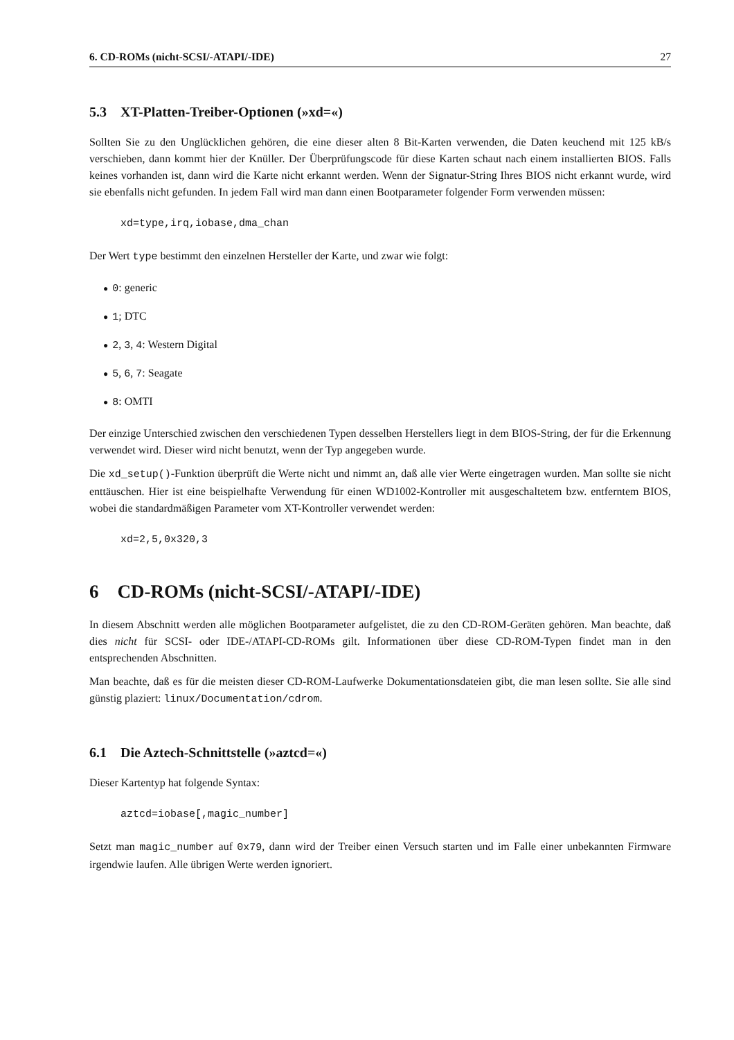6. CD-ROMs (nicht-SCSI/-ATAPI/-IDE) 27
5.3 XT-Platten-Treiber-Optionen (»xd=«)
Sollten Sie zu den Unglücklichen gehören, die eine dieser alten 8 Bit-Karten verwenden, die Daten keuchend mit 125 kB/s verschieben, dann kommt hier der Knüller. Der Überprüfungscode für diese Karten schaut nach einem installierten BIOS. Falls keines vorhanden ist, dann wird die Karte nicht erkannt werden. Wenn der Signatur-String Ihres BIOS nicht erkannt wurde, wird sie ebenfalls nicht gefunden. In jedem Fall wird man dann einen Bootparameter folgender Form verwenden müssen:
xd=type,irq,iobase,dma_chan
Der Wert type bestimmt den einzelnen Hersteller der Karte, und zwar wie folgt:
● 0: generic
● 1; DTC
● 2, 3, 4: Western Digital
● 5, 6, 7: Seagate
● 8: OMTI
Der einzige Unterschied zwischen den verschiedenen Typen desselben Herstellers liegt in dem BIOS-String, der für die Erkennung verwendet wird. Dieser wird nicht benutzt, wenn der Typ angegeben wurde.
Die xd_setup()-Funktion überprüft die Werte nicht und nimmt an, daß alle vier Werte eingetragen wurden. Man sollte sie nicht enttäuschen. Hier ist eine beispielhafte Verwendung für einen WD1002-Kontroller mit ausgeschaltetem bzw. entferntem BIOS, wobei die standardmäßigen Parameter vom XT-Kontroller verwendet werden:
xd=2,5,0x320,3
6 CD-ROMs (nicht-SCSI/-ATAPI/-IDE)
In diesem Abschnitt werden alle möglichen Bootparameter aufgelistet, die zu den CD-ROM-Geräten gehören. Man beachte, daß dies nicht für SCSI- oder IDE-/ATAPI-CD-ROMs gilt. Informationen über diese CD-ROM-Typen findet man in den entsprechenden Abschnitten.
Man beachte, daß es für die meisten dieser CD-ROM-Laufwerke Dokumentationsdateien gibt, die man lesen sollte. Sie alle sind günstig plaziert: linux/Documentation/cdrom.
6.1 Die Aztech-Schnittstelle (»aztcd=«)
Dieser Kartentyp hat folgende Syntax:
aztcd=iobase[,magic_number]
Setzt man magic_number auf 0x79, dann wird der Treiber einen Versuch starten und im Falle einer unbekannten Firmware irgendwie laufen. Alle übrigen Werte werden ignoriert.